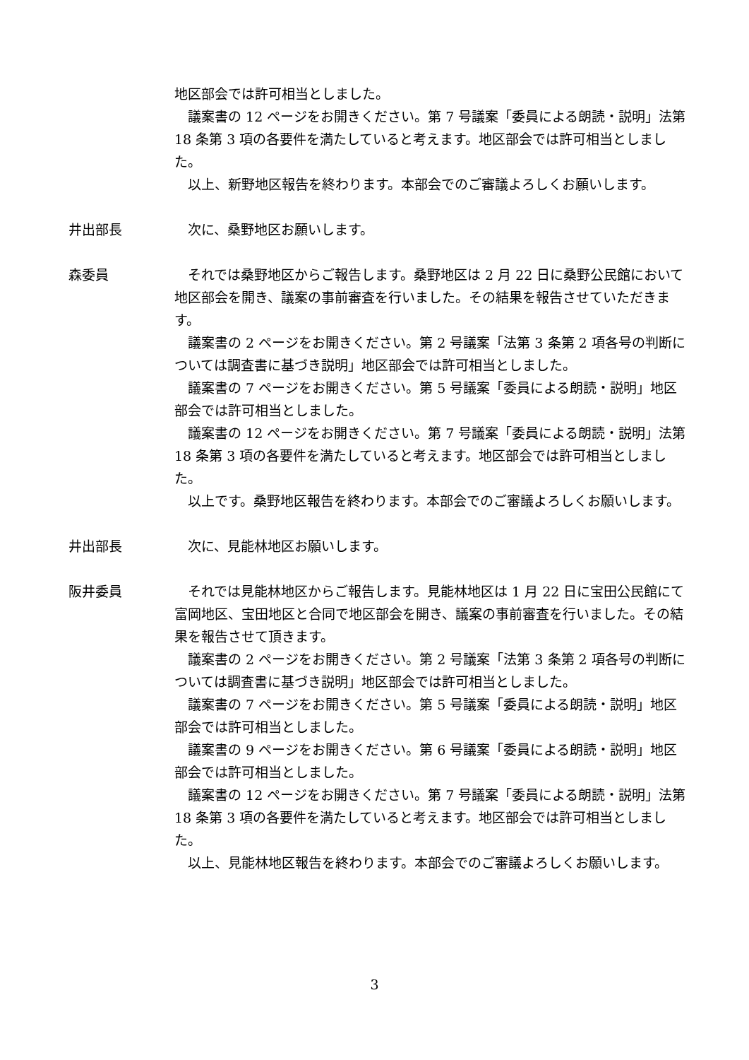地区部会では許可相当としました。
議案書の 12 ページをお開きください。第 7 号議案「委員による朗読・説明」法第 18 条第 3 項の各要件を満たしていると考えます。地区部会では許可相当としました。
以上、新野地区報告を終わります。本部会でのご審議よろしくお願いします。
井出部長 次に、桑野地区お願いします。
森委員 それでは桑野地区からご報告します。桑野地区は 2 月 22 日に桑野公民館において地区部会を開き、議案の事前審査を行いました。その結果を報告させていただきます。
議案書の 2 ページをお開きください。第 2 号議案「法第 3 条第 2 項各号の判断については調査書に基づき説明」地区部会では許可相当としました。
議案書の 7 ページをお開きください。第 5 号議案「委員による朗読・説明」地区部会では許可相当としました。
議案書の 12 ページをお開きください。第 7 号議案「委員による朗読・説明」法第 18 条第 3 項の各要件を満たしていると考えます。地区部会では許可相当としました。
以上です。桑野地区報告を終わります。本部会でのご審議よろしくお願いします。
井出部長 次に、見能林地区お願いします。
阪井委員 それでは見能林地区からご報告します。見能林地区は 1 月 22 日に宝田公民館にて富岡地区、宝田地区と合同で地区部会を開き、議案の事前審査を行いました。その結果を報告させて頂きます。
議案書の 2 ページをお開きください。第 2 号議案「法第 3 条第 2 項各号の判断については調査書に基づき説明」地区部会では許可相当としました。
議案書の 7 ページをお開きください。第 5 号議案「委員による朗読・説明」地区部会では許可相当としました。
議案書の 9 ページをお開きください。第 6 号議案「委員による朗読・説明」地区部会では許可相当としました。
議案書の 12 ページをお開きください。第 7 号議案「委員による朗読・説明」法第 18 条第 3 項の各要件を満たしていると考えます。地区部会では許可相当としました。
以上、見能林地区報告を終わります。本部会でのご審議よろしくお願いします。
3